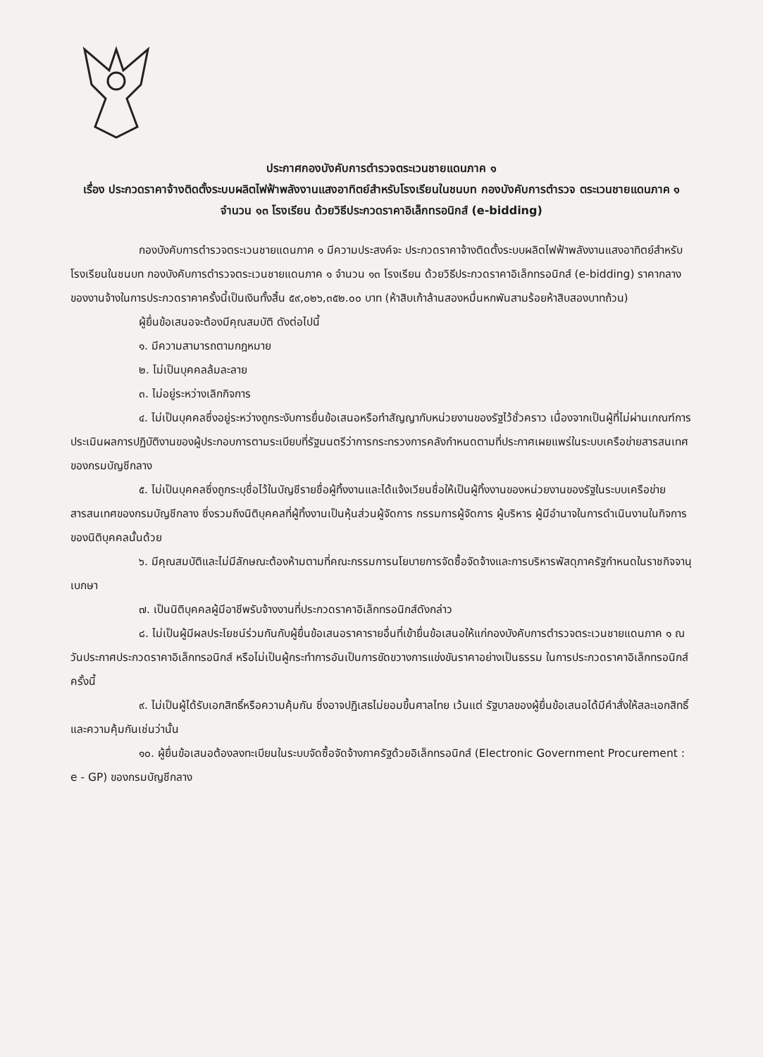ประกาศกองบังคับการตำรวจตระเวนชายแดนภาค ๑
เรื่อง ประกวดราคาจ้างติดตั้งระบบผลิตไฟฟ้าพลังงานแสงอาทิตย์สำหรับโรงเรียนในชนบท กองบังคับการตำรวจ ตระเวนชายแดนภาค ๑ จำนวน ๑๓ โรงเรียน ด้วยวิธีประกวดราคาอิเล็กทรอนิกส์ (e-bidding)
กองบังคับการตำรวจตระเวนชายแดนภาค ๑ มีความประสงค์จะ ประกวดราคาจ้างติดตั้งระบบผลิตไฟฟ้าพลังงานแสงอาทิตย์สำหรับโรงเรียนในชนบท กองบังคับการตำรวจตระเวนชายแดนภาค ๑ จำนวน ๑๓ โรงเรียน ด้วยวิธีประกวดราคาอิเล็กทรอนิกส์ (e-bidding) ราคากลางของงานจ้างในการประกวดราคาครั้งนี้เป็นเงินทั้งสิ้น ๕๙,๐๒๖,๓๕๒.๐๐ บาท (ห้าสิบเก้าล้านสองหมื่นหกพันสามร้อยห้าสิบสองบาทถ้วน)
ผู้ยื่นข้อเสนอจะต้องมีคุณสมบัติ ดังต่อไปนี้
๑. มีความสามารถตามกฎหมาย
๒. ไม่เป็นบุคคลล้มละลาย
๓. ไม่อยู่ระหว่างเลิกกิจการ
๔. ไม่เป็นบุคคลซึ่งอยู่ระหว่างถูกระงับการยื่นข้อเสนอหรือทำสัญญากับหน่วยงานของรัฐไว้ชั่วคราว เนื่องจากเป็นผู้ที่ไม่ผ่านเกณฑ์การประเมินผลการปฏิบัติงานของผู้ประกอบการตามระเบียบที่รัฐมนตรีว่าการกระทรวงการคลังกำหนดตามที่ประกาศเผยแพร่ในระบบเครือข่ายสารสนเทศของกรมบัญชีกลาง
๕. ไม่เป็นบุคคลซึ่งถูกระบุชื่อไว้ในบัญชีรายชื่อผู้ทิ้งงานและได้แจ้งเวียนชื่อให้เป็นผู้ทิ้งงานของหน่วยงานของรัฐในระบบเครือข่ายสารสนเทศของกรมบัญชีกลาง ซึ่งรวมถึงนิติบุคคลที่ผู้ทิ้งงานเป็นหุ้นส่วนผู้จัดการ กรรมการผู้จัดการ ผู้บริหาร ผู้มีอำนาจในการดำเนินงานในกิจการของนิติบุคคลนั้นด้วย
๖. มีคุณสมบัติและไม่มีลักษณะต้องห้ามตามที่คณะกรรมการนโยบายการจัดซื้อจัดจ้างและการบริหารพัสดุภาครัฐกำหนดในราชกิจจานุเบกษา
๗. เป็นนิติบุคคลผู้มีอาชีพรับจ้างงานที่ประกวดราคาอิเล็กทรอนิกส์ดังกล่าว
๘. ไม่เป็นผู้มีผลประโยชน์ร่วมกันกับผู้ยื่นข้อเสนอราคารายอื่นที่เข้ายื่นข้อเสนอให้แก่กองบังคับการตำรวจตระเวนชายแดนภาค ๑ ณ วันประกาศประกวดราคาอิเล็กทรอนิกส์ หรือไม่เป็นผู้กระทำการอันเป็นการขัดขวางการแข่งขันราคาอย่างเป็นธรรม ในการประกวดราคาอิเล็กทรอนิกส์ครั้งนี้
๙. ไม่เป็นผู้ได้รับเอกสิทธิ์หรือความคุ้มกัน ซึ่งอาจปฏิเสธไม่ยอมขึ้นศาลไทย เว้นแต่ รัฐบาลของผู้ยื่นข้อเสนอได้มีคำสั่งให้สละเอกสิทธิ์และความคุ้มกันเช่นว่านั้น
๑๐. ผู้ยื่นข้อเสนอต้องลงทะเบียนในระบบจัดซื้อจัดจ้างภาครัฐด้วยอิเล็กทรอนิกส์ (Electronic Government Procurement : e - GP) ของกรมบัญชีกลาง